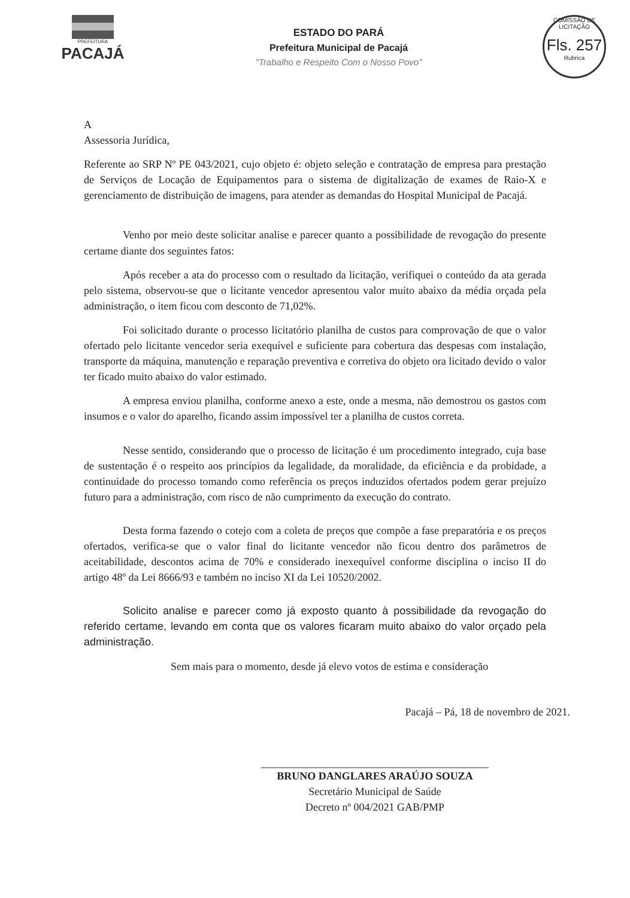PREFEITURA
PACAJÁ
ESTADO DO PARÁ
Prefeitura Municipal de Pacajá
"Trabalho e Respeito Com o Nosso Povo"
COMISSÃO DE LICITAÇÃO
Fls. 257
Rubrica
A
Assessoria Jurídica,
Referente ao SRP Nº PE 043/2021, cujo objeto é: objeto seleção e contratação de empresa para prestação de Serviços de Locação de Equipamentos para o sistema de digitalização de exames de Raio-X e gerenciamento de distribuição de imagens, para atender as demandas do Hospital Municipal de Pacajá.
Venho por meio deste solicitar analise e parecer quanto a possibilidade de revogação do presente certame diante dos seguintes fatos:
Após receber a ata do processo com o resultado da licitação, verifiquei o conteúdo da ata gerada pelo sistema, observou-se que o licitante vencedor apresentou valor muito abaixo da média orçada pela administração, o item ficou com desconto de 71,02%.
Foi solicitado durante o processo licitatório planilha de custos para comprovação de que o valor ofertado pelo licitante vencedor seria exequível e suficiente para cobertura das despesas com instalação, transporte da máquina, manutenção e reparação preventiva e corretiva do objeto ora licitado devido o valor ter ficado muito abaixo do valor estimado.
A empresa enviou planilha, conforme anexo a este, onde a mesma, não demostrou os gastos com insumos e o valor do aparelho, ficando assim impossível ter a planilha de custos correta.
Nesse sentido, considerando que o processo de licitação é um procedimento integrado, cuja base de sustentação é o respeito aos princípios da legalidade, da moralidade, da eficiência e da probidade, a continuidade do processo tomando como referência os preços induzidos ofertados podem gerar prejuízo futuro para a administração, com risco de não cumprimento da execução do contrato.
Desta forma fazendo o cotejo com a coleta de preços que compõe a fase preparatória e os preços ofertados, verifica-se que o valor final do licitante vencedor não ficou dentro dos parâmetros de aceitabilidade, descontos acima de 70% e considerado inexequível conforme disciplina o inciso II do artigo 48º da Lei 8666/93 e também no inciso XI da Lei 10520/2002.
Solicito analise e parecer como já exposto quanto à possibilidade da revogação do referido certame, levando em conta que os valores ficaram muito abaixo do valor orçado pela administração.
Sem mais para o momento, desde já elevo votos de estima e consideração
Pacajá – Pá, 18 de novembro de 2021.
BRUNO DANGLARES ARAÚJO SOUZA
Secretário Municipal de Saúde
Decreto nº 004/2021 GAB/PMP